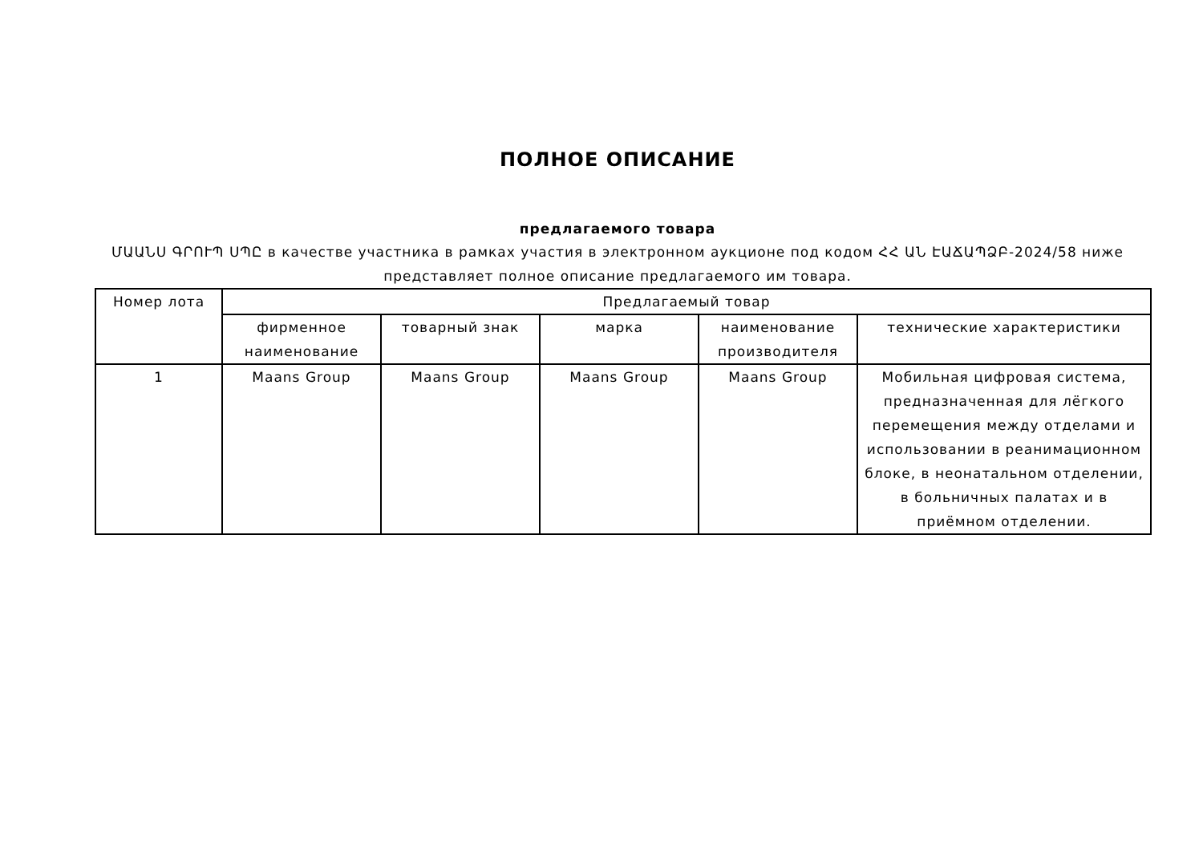ПОЛНОЕ ОПИСАНИЕ
предлагаемого товара
ՄԱԱՆՍ ԳՐՈՒՊ ՍՊԸ в качестве участника в рамках участия в электронном аукционе под кодом ՀՀ ԱՆ ԷԱՃԱՊՁԲ-2024/58 ниже представляет полное описание предлагаемого им товара.
| Номер лота | Предлагаемый товар | | | | |
| --- | --- | --- | --- | --- | --- |
| | фирменное наименование | товарный знак | марка | наименование производителя | технические характеристики |
| 1 | Maans Group | Maans Group | Maans Group | Maans Group | Мобильная цифровая система, предназначенная для лёгкого перемещения между отделами и использовании в реанимационном блоке, в неонатальном отделении, в больничных палатах и в приёмном отделении. |